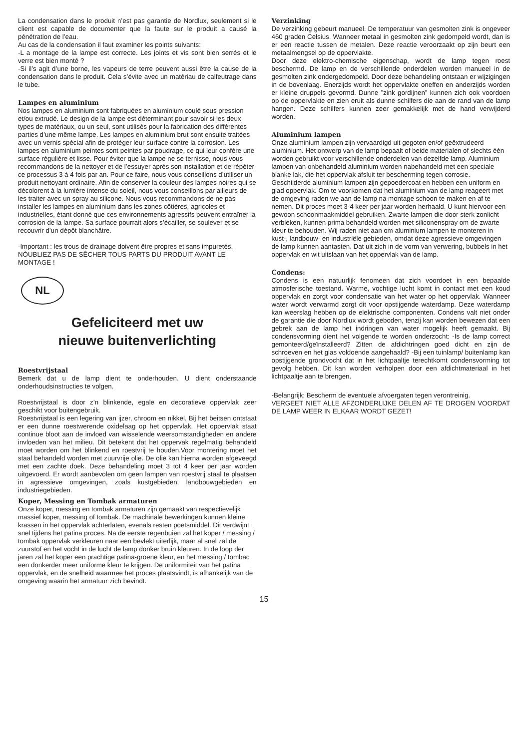La condensation dans le produit n’est pas garantie de Nordlux, seulement si le client est capable de documenter que la faute sur le produit a causé la pénétration de l’eau.
Au cas de la condensation il faut examiner les points suivants:
-L a montage de la lampe est correcte. Les joints et vis sont bien serrés et le verre est bien monté ?
-Si il’s agit d’une borne, les vapeurs de terre peuvent aussi être la cause de la condensation dans le produit. Cela s’évite avec un matériau de calfeutrage dans le tube.
Lampes en aluminium
Nos lampes en aluminium sont fabriquées en aluminium coulé sous pression et/ou extrudé. Le design de la lampe est déterminant pour savoir si les deux types de matériaux, ou un seul, sont utilisés pour la fabrication des différentes parties d’une même lampe. Les lampes en aluminium brut sont ensuite traitées avec un vernis spécial afin de protéger leur surface contre la corrosion. Les lampes en aluminium peintes sont peintes par poudrage, ce qui leur confère une surface régulière et lisse. Pour éviter que la lampe ne se ternisse, nous vous recommandons de la nettoyer et de l’essuyer après son installation et de répéter ce processus 3 à 4 fois par an. Pour ce faire, nous vous conseillons d’utiliser un produit nettoyant ordinaire. Afin de conserver la couleur des lampes noires qui se décolorent à la lumière intense du soleil, nous vous conseillons par ailleurs de les traiter avec un spray au silicone. Nous vous recommandons de ne pas installer les lampes en aluminium dans les zones côtières, agricoles et industrielles, étant donné que ces environnements agressifs peuvent entraîner la corrosion de la lampe. Sa surface pourrait alors s’écailler, se soulever et se recouvrir d’un dépôt blanchâtre.
-Important : les trous de drainage doivent être propres et sans impuretés.
NÓUBLIEZ PAS DE SÊCHER TOUS PARTS DU PRODUIT AVANT LE MONTAGE !
NL
Gefeliciteerd met uw
nieuwe buitenverlichting
Roestvrijstaal
Bemerk dat u de lamp dient te onderhouden. U dient onderstaande onderhoudsinstructies te volgen.
Roestvrijstaal is door z’n blinkende, egale en decoratieve oppervlak zeer geschikt voor buitengebruik.
Roestvrijstaal is een legering van ijzer, chroom en nikkel. Bij het beitsen ontstaat er een dunne roestwerende oxidelaag op het oppervlak. Het oppervlak staat continue bloot aan de invloed van wisselende weersomstandigheden en andere invloeden van het milieu. Dit betekent dat het oppervak regelmatig behandeld moet worden om het blinkend en roestvrij te houden.Voor montering moet het staal behandeld worden met zuurvrije olie. De olie kan hierna worden afgeveegd met een zachte doek. Deze behandeling moet 3 tot 4 keer per jaar worden uitgevoerd. Er wordt aanbevolen om geen lampen van roestvrij staal te plaatsen in agressieve omgevingen, zoals kustgebieden, landbouwgebieden en industriegebieden.
Koper, Messing en Tombak armaturen
Onze koper, messing en tombak armaturen zijn gemaakt van respectievelijk massief koper, messing of tombak. De machinale bewerkingen kunnen kleine krassen in het oppervlak achterlaten, evenals resten poetsmiddel. Dit verdwijnt snel tijdens het patina proces. Na de eerste regenbuien zal het koper / messing / tombak oppervlak verkleuren naar een bevlekt uiterlijk, maar al snel zal de zuurstof en het vocht in de lucht de lamp donker bruin kleuren. In de loop der jaren zal het koper een prachtige patina-groene kleur, en het messing / tombac een donkerder meer uniforme kleur te krijgen. De uniformiteit van het patina oppervlak, en de snelheid waarmee het proces plaatsvindt, is afhankelijk van de omgeving waarin het armatuur zich bevindt.
Verzinking
De verzinking gebeurt manueel. De temperatuur van gesmolten zink is ongeveer 460 graden Celsius. Wanneer metaal in gesmolten zink gedompeld wordt, dan is er een reactie tussen de metalen. Deze reactie veroorzaakt op zijn beurt een metaalmengsel op de oppervlakte.
Door deze elektro-chemische eigenschap, wordt de lamp tegen roest beschermd. De lamp en de verschillende onderdelen worden manueel in de gesmolten zink ondergedompeld. Door deze behandeling ontstaan er wijzigingen in de bovenlaag. Enerzijds wordt het oppervlakte oneffen en anderzijds worden er kleine druppels gevormd. Dunne ”zink gordijnen” kunnen zich ook voordoen op de oppervlakte en zien eruit als dunne schilfers die aan de rand van de lamp hangen. Deze schilfers kunnen zeer gemakkelijk met de hand verwijderd worden.
Aluminium lampen
Onze aluminium lampen zijn vervaardigd uit gegoten en/of geëxtrudeerd aluminium. Het ontwerp van de lamp bepaalt of beide materialen of slechts één worden gebruikt voor verschillende onderdelen van dezelfde lamp. Aluminium lampen van onbehandeld aluminium worden nabehandeld met een speciale blanke lak, die het oppervlak afsluit ter bescherming tegen corrosie. Geschilderde aluminium lampen zijn gepoedercoat en hebben een uniform en glad oppervlak. Om te voorkomen dat het aluminium van de lamp reageert met de omgeving raden we aan de lamp na montage schoon te maken en af te nemen. Dit proces moet 3-4 keer per jaar worden herhaald. U kunt hiervoor een gewoon schoonmaakmiddel gebruiken. Zwarte lampen die door sterk zonlicht verbleken, kunnen prima behandeld worden met siliconenspray om de zwarte kleur te behouden. Wij raden niet aan om aluminium lampen te monteren in kust-, landbouw- en industriële gebieden, omdat deze agressieve omgevingen de lamp kunnen aantasten. Dat uit zich in de vorm van verwering, bubbels in het oppervlak en wit uitslaan van het oppervlak van de lamp.
Condens:
Condens is een natuurlijk fenomeen dat zich voordoet in een bepaalde atmosferische toestand. Warme, vochtige lucht komt in contact met een koud oppervlak en zorgt voor condensatie van het water op het oppervlak. Wanneer water wordt verwarmd zorgt dit voor opstijgende waterdamp. Deze waterdamp kan weerslag hebben op de elektrische componenten. Condens valt niet onder de garantie die door Nordlux wordt geboden, tenzij kan worden bewezen dat een gebrek aan de lamp het indringen van water mogelijk heeft gemaakt. Bij condensvorming dient het volgende te worden onderzocht: -Is de lamp correct gemonteerd/geïnstalleerd? Zitten de afdichtringen goed dicht en zijn de schroeven en het glas voldoende aangehaald? -Bij een tuinlamp/ buitenlamp kan opstijgende grondvocht dat in het lichtpaaltje terechtkomt condensvorming tot gevolg hebben. Dit kan worden verholpen door een afdichtmateriaal in het lichtpaaltje aan te brengen.
-Belangrijk: Bescherm de eventuele afvoergaten tegen verontreinig.
VERGEET NIET ALLE AFZONDERLIJKE DELEN AF TE DROGEN VOORDAT DE LAMP WEER IN ELKAAR WORDT GEZET!
15